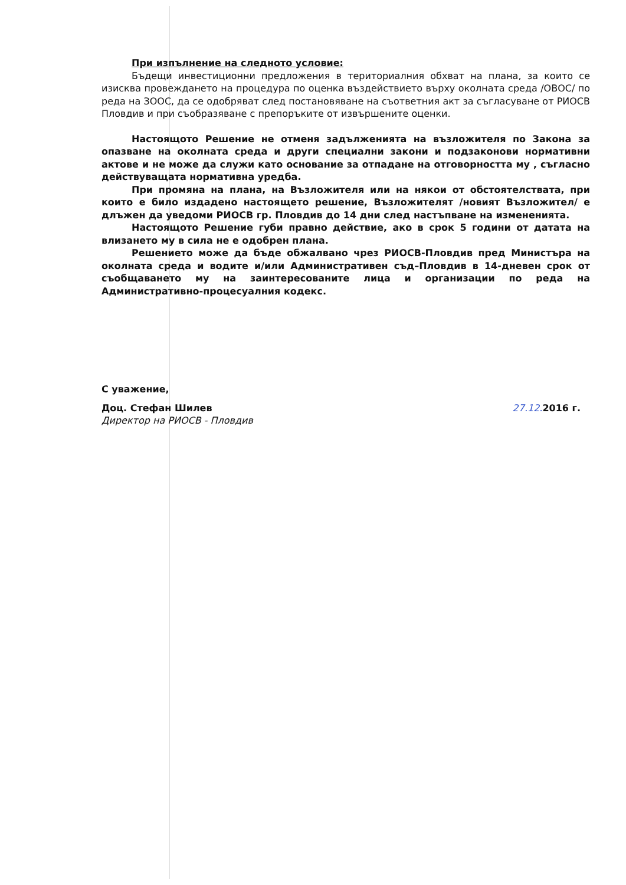При изпълнение на следното условие:
Бъдещи инвестиционни предложения в териториалния обхват на плана, за които се изисква провеждането на процедура по оценка въздействието върху околната среда /ОВОС/ по реда на ЗООС, да се одобряват след постановяване на съответния акт за съгласуване от РИОСВ Пловдив и при съобразяване с препоръките от извършените оценки.
Настоящото Решение не отменя задълженията на възложителя по Закона за опазване на околната среда и други специални закони и подзаконови нормативни актове и не може да служи като основание за отпадане на отговорността му , съгласно действуващата нормативна уредба.
При промяна на плана, на Възложителя или на някои от обстоятелствата, при които е било издадено настоящето решение, Възложителят /новият Възложител/ е длъжен да уведоми РИОСВ гр. Пловдив до 14 дни след настъпване на измененията.
Настоящото Решение губи правно действие, ако в срок 5 години от датата на влизането му в сила не е одобрен плана.
Решението може да бъде обжалвано чрез РИОСВ-Пловдив пред Министъра на околната среда и водите и/или Административен съд–Пловдив в 14-дневен срок от съобщаването му на заинтересованите лица и организации по реда на Административно-процесуалния кодекс.
С уважение,
Доц. Стефан Шилев 27.12. 2016 г.
Директор на РИОСВ - Пловдив